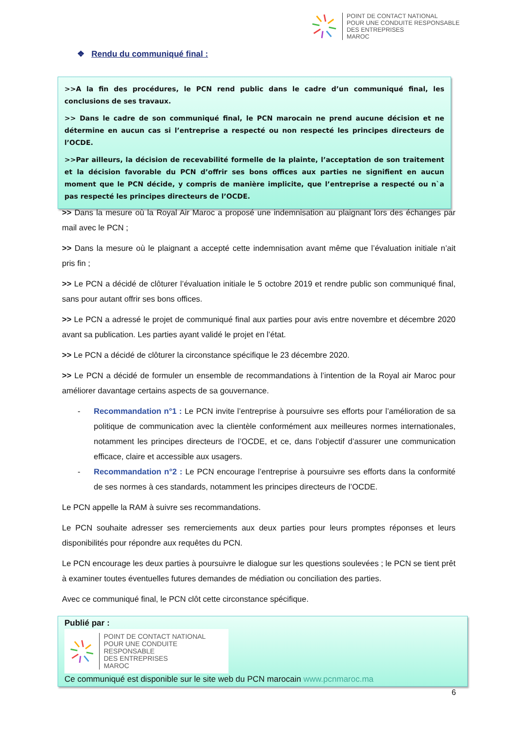POINT DE CONTACT NATIONAL
POUR UNE CONDUITE RESPONSABLE
DES ENTREPRISES
MAROC
❖ Rendu du communiqué final :
>>A la fin des procédures, le PCN rend public dans le cadre d’un communiqué final, les conclusions de ses travaux.
>> Dans le cadre de son communiqué final, le PCN marocain ne prend aucune décision et ne détermine en aucun cas si l’entreprise a respecté ou non respecté les principes directeurs de l’OCDE.
>>Par ailleurs, la décision de recevabilité formelle de la plainte, l’acceptation de son traitement et la décision favorable du PCN d’offrir ses bons offices aux parties ne signifient en aucun moment que le PCN décide, y compris de manière implicite, que l’entreprise a respecté ou n`a pas respecté les principes directeurs de l’OCDE.
>> Dans la mesure où la Royal Air Maroc a proposé une indemnisation au plaignant lors des échanges par mail avec le PCN ;
>> Dans la mesure où le plaignant a accepté cette indemnisation avant même que l’évaluation initiale n’ait pris fin ;
>> Le PCN a décidé de clôturer l’évaluation initiale le 5 octobre 2019 et rendre public son communiqué final, sans pour autant offrir ses bons offices.
>> Le PCN a adressé le projet de communiqué final aux parties pour avis entre novembre et décembre 2020 avant sa publication. Les parties ayant validé le projet en l’état.
>> Le PCN a décidé de clôturer la circonstance spécifique le 23 décembre 2020.
>> Le PCN a décidé de formuler un ensemble de recommandations à l’intention de la Royal air Maroc pour améliorer davantage certains aspects de sa gouvernance.
- Recommandation n°1 : Le PCN invite l’entreprise à poursuivre ses efforts pour l’amélioration de sa politique de communication avec la clientèle conformément aux meilleures normes internationales, notamment les principes directeurs de l’OCDE, et ce, dans l’objectif d’assurer une communication efficace, claire et accessible aux usagers.
- Recommandation n°2 : Le PCN encourage l’entreprise à poursuivre ses efforts dans la conformité de ses normes à ces standards, notamment les principes directeurs de l’OCDE.
Le PCN appelle la RAM à suivre ses recommandations.
Le PCN souhaite adresser ses remerciements aux deux parties pour leurs promptes réponses et leurs disponibilités pour répondre aux requêtes du PCN.
Le PCN encourage les deux parties à poursuivre le dialogue sur les questions soulevées ; le PCN se tient prêt à examiner toutes éventuelles futures demandes de médiation ou conciliation des parties.
Avec ce communiqué final, le PCN clôt cette circonstance spécifique.
Publié par :
POINT DE CONTACT NATIONAL
POUR UNE CONDUITE RESPONSABLE
DES ENTREPRISES
MAROC
Ce communiqué est disponible sur le site web du PCN marocain www.pcnmaroc.ma
6